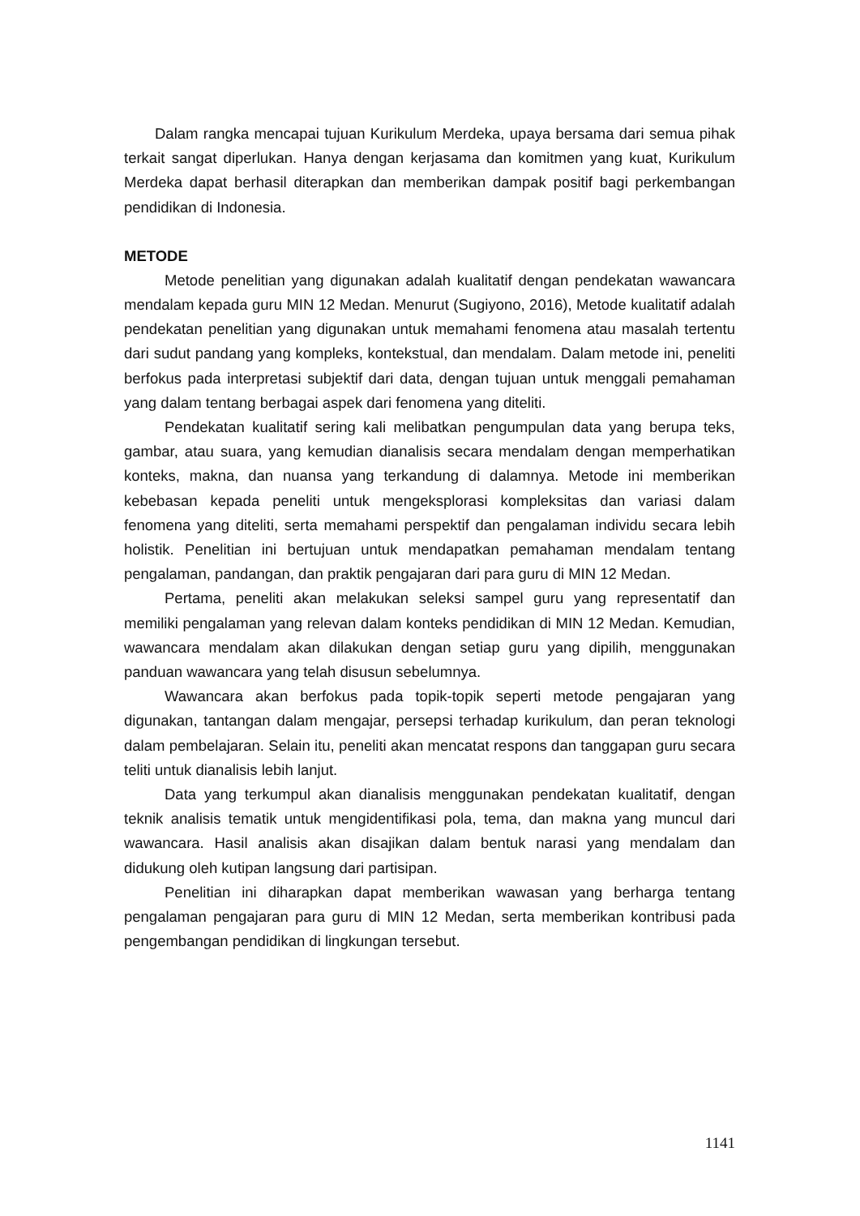Dalam rangka mencapai tujuan Kurikulum Merdeka, upaya bersama dari semua pihak terkait sangat diperlukan. Hanya dengan kerjasama dan komitmen yang kuat, Kurikulum Merdeka dapat berhasil diterapkan dan memberikan dampak positif bagi perkembangan pendidikan di Indonesia.
METODE
Metode penelitian yang digunakan adalah kualitatif dengan pendekatan wawancara mendalam kepada guru MIN 12 Medan. Menurut (Sugiyono, 2016), Metode kualitatif adalah pendekatan penelitian yang digunakan untuk memahami fenomena atau masalah tertentu dari sudut pandang yang kompleks, kontekstual, dan mendalam. Dalam metode ini, peneliti berfokus pada interpretasi subjektif dari data, dengan tujuan untuk menggali pemahaman yang dalam tentang berbagai aspek dari fenomena yang diteliti.
Pendekatan kualitatif sering kali melibatkan pengumpulan data yang berupa teks, gambar, atau suara, yang kemudian dianalisis secara mendalam dengan memperhatikan konteks, makna, dan nuansa yang terkandung di dalamnya. Metode ini memberikan kebebasan kepada peneliti untuk mengeksplorasi kompleksitas dan variasi dalam fenomena yang diteliti, serta memahami perspektif dan pengalaman individu secara lebih holistik. Penelitian ini bertujuan untuk mendapatkan pemahaman mendalam tentang pengalaman, pandangan, dan praktik pengajaran dari para guru di MIN 12 Medan.
Pertama, peneliti akan melakukan seleksi sampel guru yang representatif dan memiliki pengalaman yang relevan dalam konteks pendidikan di MIN 12 Medan. Kemudian, wawancara mendalam akan dilakukan dengan setiap guru yang dipilih, menggunakan panduan wawancara yang telah disusun sebelumnya.
Wawancara akan berfokus pada topik-topik seperti metode pengajaran yang digunakan, tantangan dalam mengajar, persepsi terhadap kurikulum, dan peran teknologi dalam pembelajaran. Selain itu, peneliti akan mencatat respons dan tanggapan guru secara teliti untuk dianalisis lebih lanjut.
Data yang terkumpul akan dianalisis menggunakan pendekatan kualitatif, dengan teknik analisis tematik untuk mengidentifikasi pola, tema, dan makna yang muncul dari wawancara. Hasil analisis akan disajikan dalam bentuk narasi yang mendalam dan didukung oleh kutipan langsung dari partisipan.
Penelitian ini diharapkan dapat memberikan wawasan yang berharga tentang pengalaman pengajaran para guru di MIN 12 Medan, serta memberikan kontribusi pada pengembangan pendidikan di lingkungan tersebut.
1141